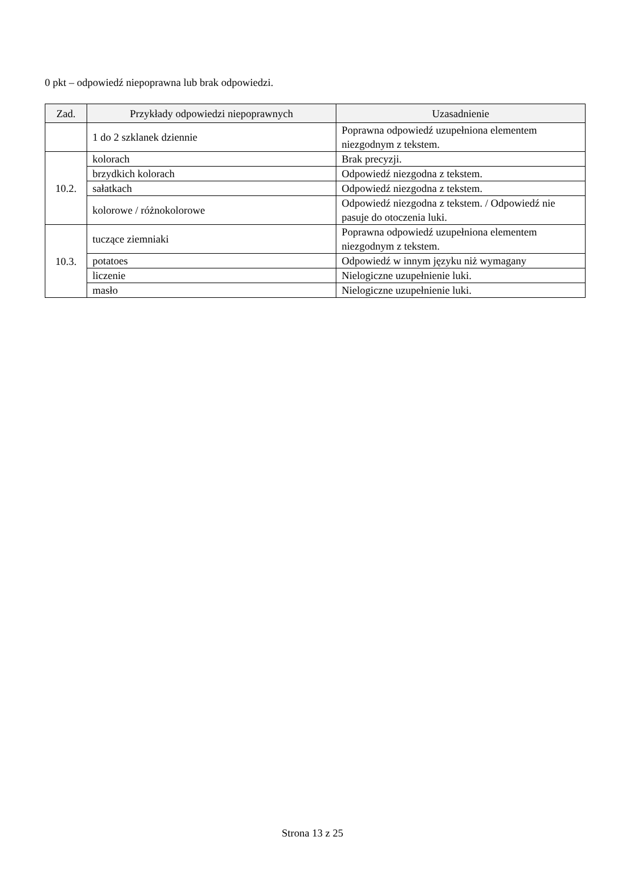0 pkt – odpowiedź niepoprawna lub brak odpowiedzi.
| Zad. | Przykłady odpowiedzi niepoprawnych | Uzasadnienie |
| --- | --- | --- |
| | 1 do 2 szklanek dziennie | Poprawna odpowiedź uzupełniona elementem niezgodnym z tekstem. |
| 10.2. | kolorach | Brak precyzji. |
| | brzydkich kolorach | Odpowiedź niezgodna z tekstem. |
| | sałatkach | Odpowiedź niezgodna z tekstem. |
| | kolorowe / różnokolorowe | Odpowiedź niezgodna z tekstem. / Odpowiedź nie pasuje do otoczenia luki. |
| 10.3. | tuczące ziemniaki | Poprawna odpowiedź uzupełniona elementem niezgodnym z tekstem. |
| | potatoes | Odpowiedź w innym języku niż wymagany |
| | liczenie | Nielogiczne uzupełnienie luki. |
| | masło | Nielogiczne uzupełnienie luki. |
Strona 13 z 25